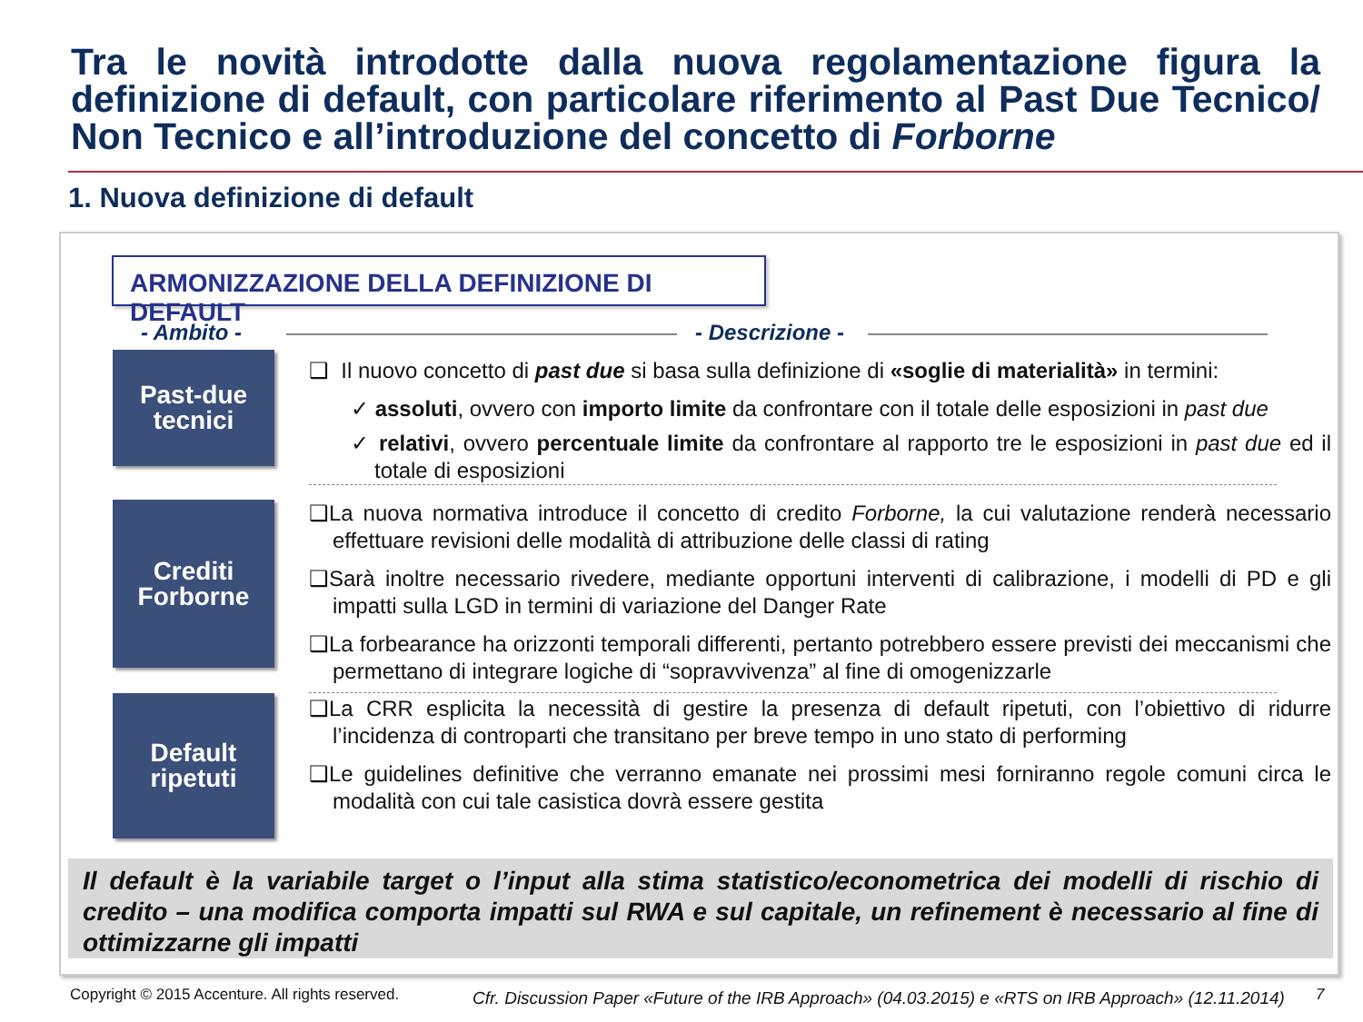Tra le novità introdotte dalla nuova regolamentazione figura la definizione di default, con particolare riferimento al Past Due Tecnico/ Non Tecnico e all’introduzione del concetto di Forborne
1. Nuova definizione di default
ARMONIZZAZIONE DELLA DEFINIZIONE DI DEFAULT
- Ambito - - Descrizione -
Past-due
tecnici
Crediti
Forborne
Default
ripetuti
❑ Il nuovo concetto di past due si basa sulla definizione di «soglie di materialità» in termini:
✓ assoluti, ovvero con importo limite da confrontare con il totale delle esposizioni in past due
✓ relativi, ovvero percentuale limite da confrontare al rapporto tre le esposizioni in past due ed il totale di esposizioni
❑La nuova normativa introduce il concetto di credito Forborne, la cui valutazione renderà necessario effettuare revisioni delle modalità di attribuzione delle classi di rating
❑Sarà inoltre necessario rivedere, mediante opportuni interventi di calibrazione, i modelli di PD e gli impatti sulla LGD in termini di variazione del Danger Rate
❑La forbearance ha orizzonti temporali differenti, pertanto potrebbero essere previsti dei meccanismi che permettano di integrare logiche di “sopravvivenza” al fine di omogenizzarle
❑La CRR esplicita la necessità di gestire la presenza di default ripetuti, con l’obiettivo di ridurre l’incidenza di controparti che transitano per breve tempo in uno stato di performing
❑Le guidelines definitive che verranno emanate nei prossimi mesi forniranno regole comuni circa le modalità con cui tale casistica dovrà essere gestita
Il default è la variabile target o l’input alla stima statistico/econometrica dei modelli di rischio di credito – una modifica comporta impatti sul RWA e sul capitale, un refinement è necessario al fine di ottimizzarne gli impatti
Copyright © 2015 Accenture. All rights reserved.
Cfr. Discussion Paper «Future of the IRB Approach» (04.03.2015) e «RTS on IRB Approach» (12.11.2014)
7